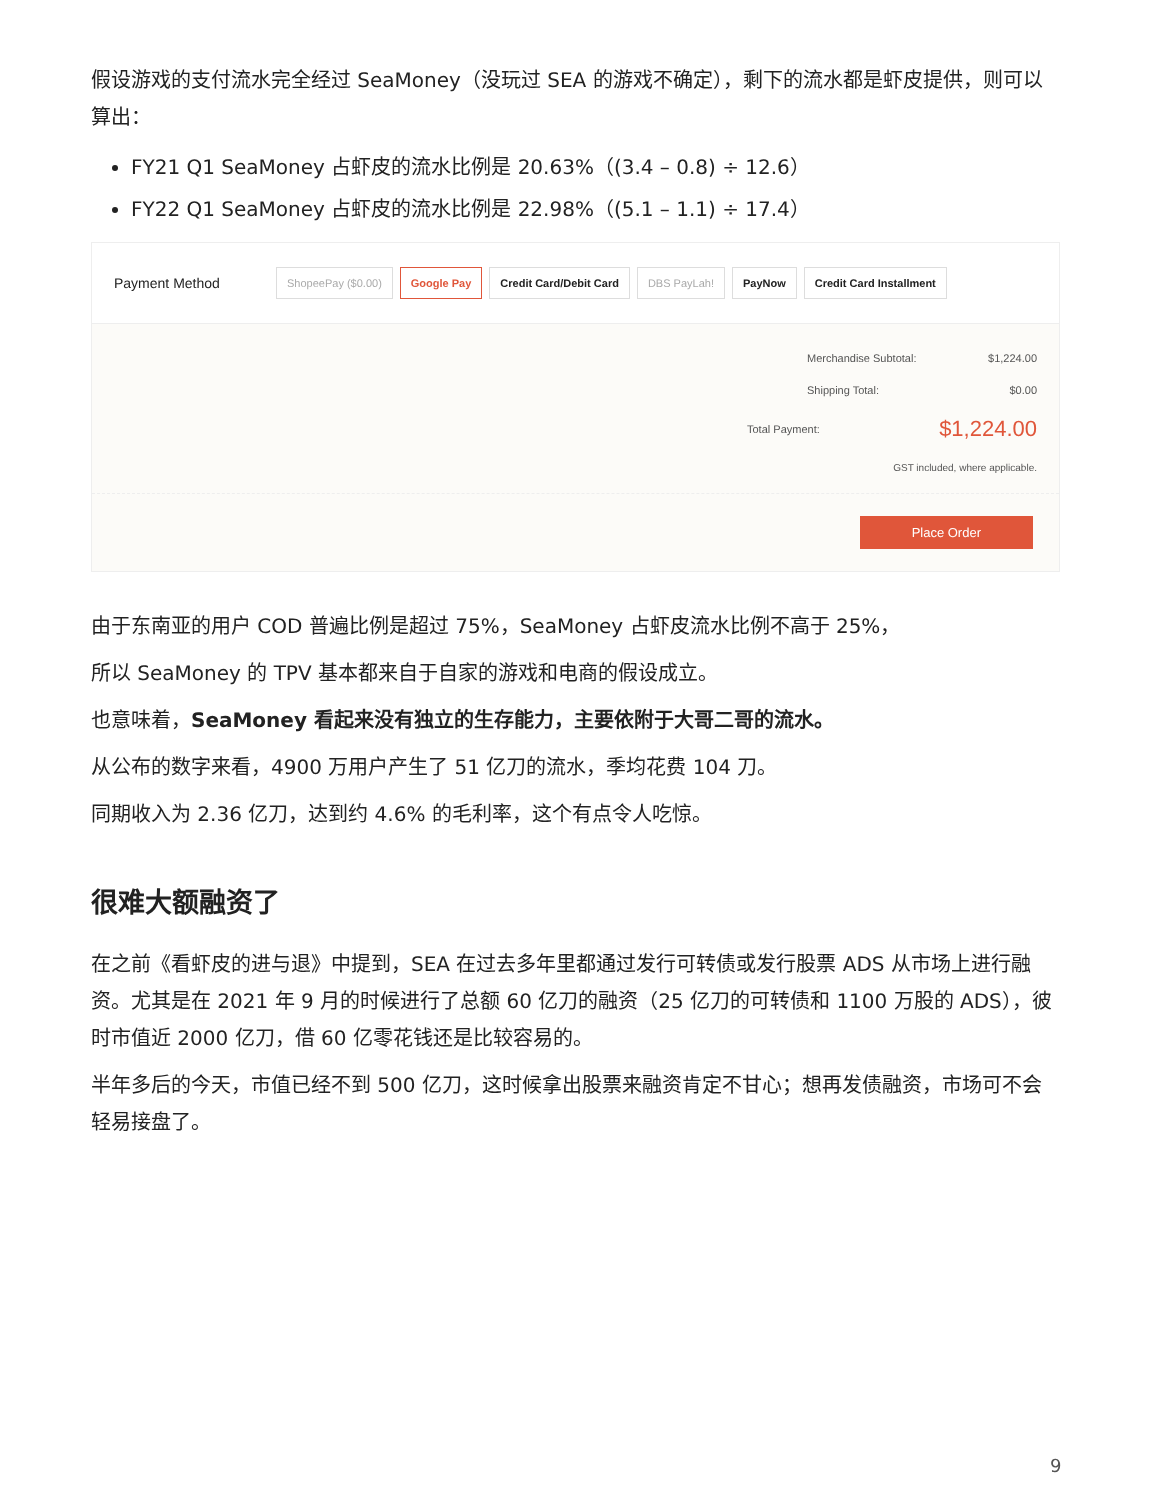假设游戏的支付流水完全经过 SeaMoney（没玩过 SEA 的游戏不确定），剩下的流水都是虾皮提供，则可以算出：
FY21 Q1 SeaMoney 占虾皮的流水比例是 20.63%（(3.4 – 0.8) ÷ 12.6）
FY22 Q1 SeaMoney 占虾皮的流水比例是 22.98%（(5.1 – 1.1) ÷ 17.4）
Payment Method ShopeePay ($0.00) Google Pay Credit Card/Debit Card DBS PayLah! PayNow Credit Card Installment
Merchandise Subtotal: $1,224.00
Shipping Total: $0.00
Total Payment: $1,224.00
GST included, where applicable.
Place Order
由于东南亚的用户 COD 普遍比例是超过 75%，SeaMoney 占虾皮流水比例不高于 25%，
所以 SeaMoney 的 TPV 基本都来自于自家的游戏和电商的假设成立。
也意味着，SeaMoney 看起来没有独立的生存能力，主要依附于大哥二哥的流水。
从公布的数字来看，4900 万用户产生了 51 亿刀的流水，季均花费 104 刀。
同期收入为 2.36 亿刀，达到约 4.6% 的毛利率，这个有点令人吃惊。
很难大额融资了
在之前《看虾皮的进与退》中提到，SEA 在过去多年里都通过发行可转债或发行股票 ADS 从市场上进行融资。尤其是在 2021 年 9 月的时候进行了总额 60 亿刀的融资（25 亿刀的可转债和 1100 万股的 ADS），彼时市值近 2000 亿刀，借 60 亿零花钱还是比较容易的。
半年多后的今天，市值已经不到 500 亿刀，这时候拿出股票来融资肯定不甘心；想再发债融资，市场可不会轻易接盘了。
9